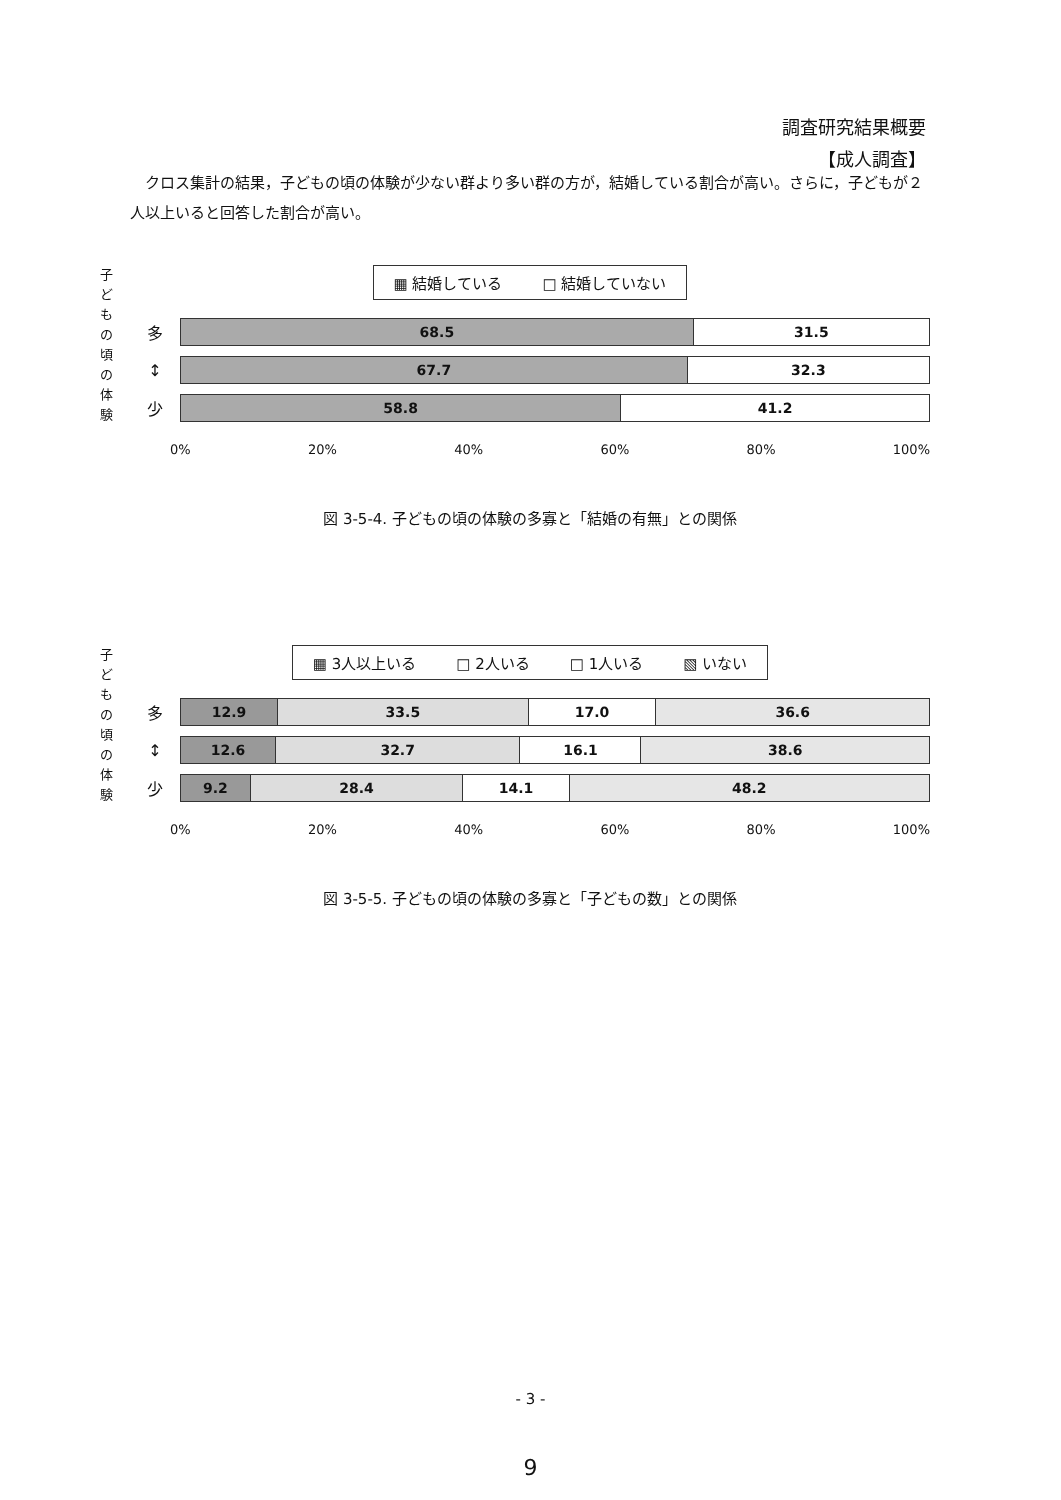調査研究結果概要
【成人調査】
　クロス集計の結果，子どもの頃の体験が少ない群より多い群の方が，結婚している割合が高い。さらに，子どもが２人以上いると回答した割合が高い。
子どもの頃の体験
▦ 結婚している □ 結婚していない
多
68.5 31.5
↕
67.7 32.3
少
58.8 41.2
0% 20% 40% 60% 80% 100%
図 3-5-4. 子どもの頃の体験の多寡と「結婚の有無」との関係
子どもの頃の体験
▦ 3人以上いる □ 2人いる □ 1人いる ▧ いない
多
12.9 33.5 17.0 36.6
↕
12.6 32.7 16.1 38.6
少
9.2 28.4 14.1 48.2
0% 20% 40% 60% 80% 100%
図 3-5-5. 子どもの頃の体験の多寡と「子どもの数」との関係
- 3 -
9